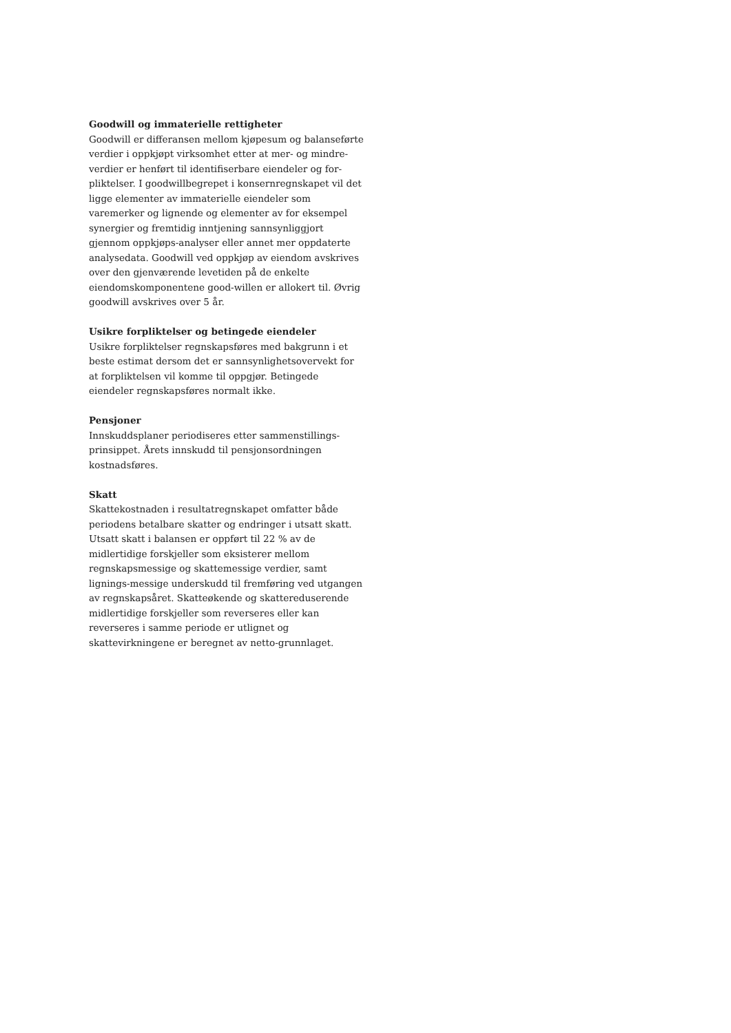Goodwill og immaterielle rettigheter
Goodwill er differansen mellom kjøpesum og balanseførte verdier i oppkjøpt virksomhet etter at mer- og mindre-verdier er henført til identifiserbare eiendeler og for-pliktelser. I goodwillbegrepet i konsernregnskapet vil det ligge elementer av immaterielle eiendeler som varemerker og lignende og elementer av for eksempel synergier og fremtidig inntjening sannsynliggjort gjennom oppkjøps-analyser eller annet mer oppdaterte analysedata. Goodwill ved oppkjøp av eiendom avskrives over den gjenværende levetiden på de enkelte eiendomskomponentene good-willen er allokert til. Øvrig goodwill avskrives over 5 år.
Usikre forpliktelser og betingede eiendeler
Usikre forpliktelser regnskapsføres med bakgrunn i et beste estimat dersom det er sannsynlighetsovervekt for at forpliktelsen vil komme til oppgjør. Betingede eiendeler regnskapsføres normalt ikke.
Pensjoner
Innskuddsplaner periodiseres etter sammenstillings-prinsippet. Årets innskudd til pensjonsordningen kostnadsføres.
Skatt
Skattekostnaden i resultatregnskapet omfatter både periodens betalbare skatter og endringer i utsatt skatt. Utsatt skatt i balansen er oppført til 22 % av de midlertidige forskjeller som eksisterer mellom regnskapsmessige og skattemessige verdier, samt lignings-messige underskudd til fremføring ved utgangen av regnskapsåret. Skatteøkende og skattereduserende midlertidige forskjeller som reverseres eller kan reverseres i samme periode er utlignet og skattevirkningene er beregnet av netto-grunnlaget.